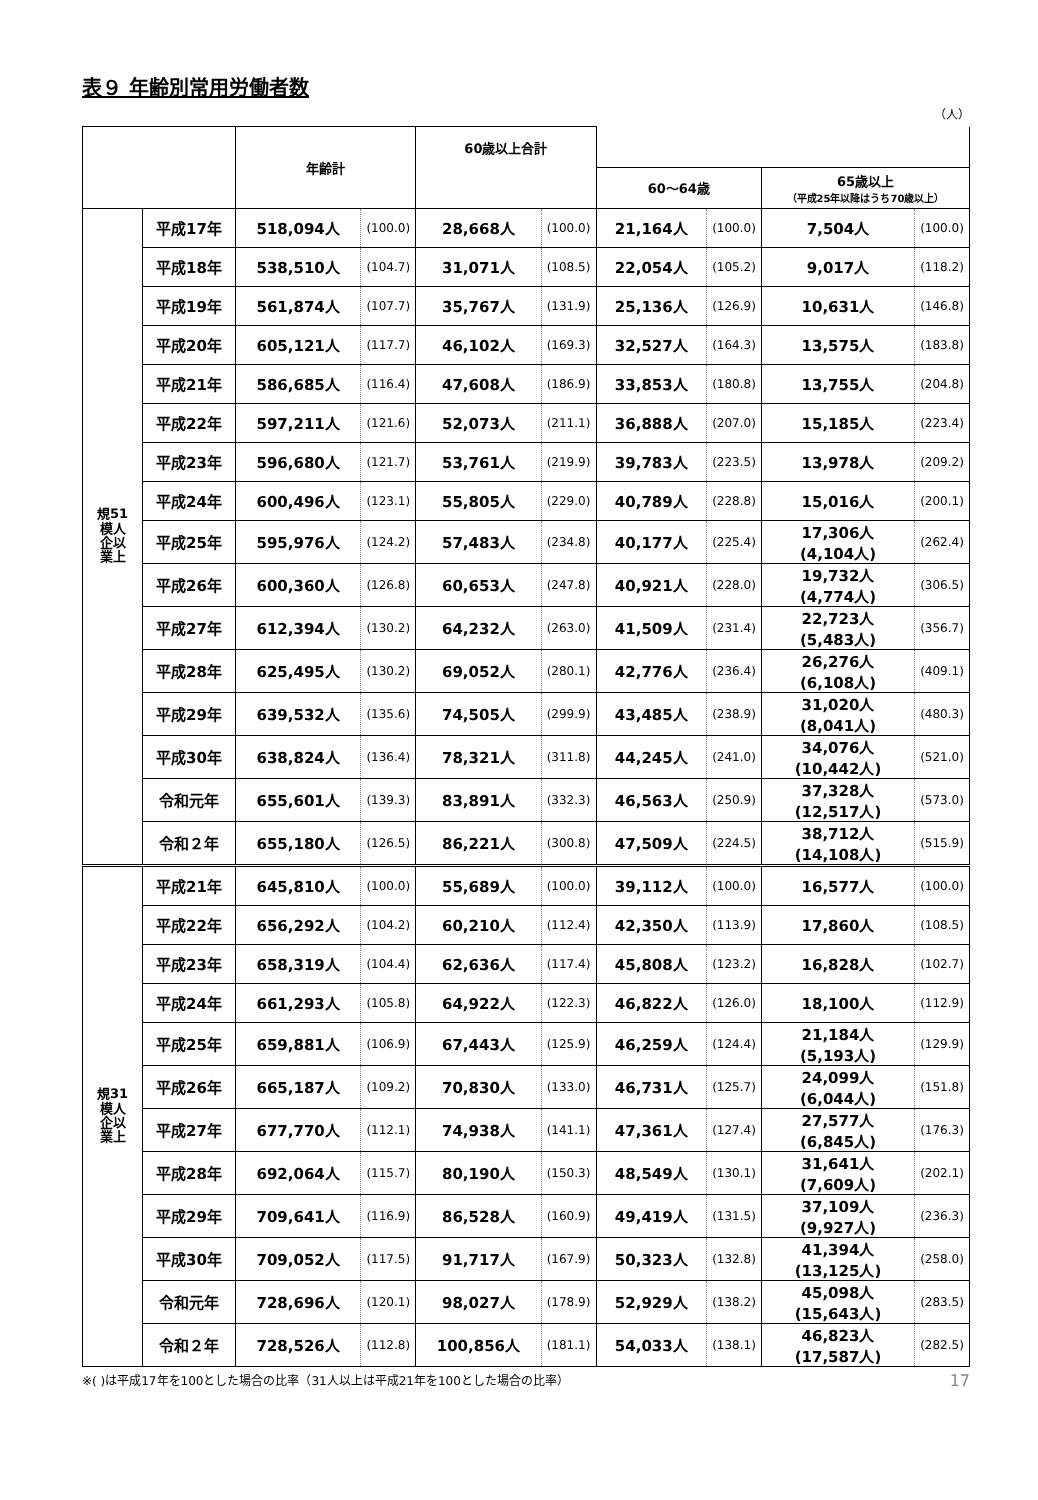表９ 年齢別常用労働者数
（人）
| | | 年齢計 | | 60歳以上合計 | | | | | |
| --- | --- | --- | --- | --- | --- | --- | --- | --- | --- |
| | | | | | | 60～64歳 | | 65歳以上 （平成25年以降はうち70歳以上） | |
| 規51 模人 企以 業上 | 平成17年 | 518,094人 | (100.0) | 28,668人 | (100.0) | 21,164人 | (100.0) | 7,504人 | (100.0) |
| | 平成18年 | 538,510人 | (104.7) | 31,071人 | (108.5) | 22,054人 | (105.2) | 9,017人 | (118.2) |
| | 平成19年 | 561,874人 | (107.7) | 35,767人 | (131.9) | 25,136人 | (126.9) | 10,631人 | (146.8) |
| | 平成20年 | 605,121人 | (117.7) | 46,102人 | (169.3) | 32,527人 | (164.3) | 13,575人 | (183.8) |
| | 平成21年 | 586,685人 | (116.4) | 47,608人 | (186.9) | 33,853人 | (180.8) | 13,755人 | (204.8) |
| | 平成22年 | 597,211人 | (121.6) | 52,073人 | (211.1) | 36,888人 | (207.0) | 15,185人 | (223.4) |
| | 平成23年 | 596,680人 | (121.7) | 53,761人 | (219.9) | 39,783人 | (223.5) | 13,978人 | (209.2) |
| | 平成24年 | 600,496人 | (123.1) | 55,805人 | (229.0) | 40,789人 | (228.8) | 15,016人 | (200.1) |
| | 平成25年 | 595,976人 | (124.2) | 57,483人 | (234.8) | 40,177人 | (225.4) | 17,306人 (4,104人) | (262.4) |
| | 平成26年 | 600,360人 | (126.8) | 60,653人 | (247.8) | 40,921人 | (228.0) | 19,732人 (4,774人) | (306.5) |
| | 平成27年 | 612,394人 | (130.2) | 64,232人 | (263.0) | 41,509人 | (231.4) | 22,723人 (5,483人) | (356.7) |
| | 平成28年 | 625,495人 | (130.2) | 69,052人 | (280.1) | 42,776人 | (236.4) | 26,276人 (6,108人) | (409.1) |
| | 平成29年 | 639,532人 | (135.6) | 74,505人 | (299.9) | 43,485人 | (238.9) | 31,020人 (8,041人) | (480.3) |
| | 平成30年 | 638,824人 | (136.4) | 78,321人 | (311.8) | 44,245人 | (241.0) | 34,076人 (10,442人) | (521.0) |
| | 令和元年 | 655,601人 | (139.3) | 83,891人 | (332.3) | 46,563人 | (250.9) | 37,328人 (12,517人) | (573.0) |
| | 令和２年 | 655,180人 | (126.5) | 86,221人 | (300.8) | 47,509人 | (224.5) | 38,712人 (14,108人) | (515.9) |
| 規31 模人 企以 業上 | 平成21年 | 645,810人 | (100.0) | 55,689人 | (100.0) | 39,112人 | (100.0) | 16,577人 | (100.0) |
| | 平成22年 | 656,292人 | (104.2) | 60,210人 | (112.4) | 42,350人 | (113.9) | 17,860人 | (108.5) |
| | 平成23年 | 658,319人 | (104.4) | 62,636人 | (117.4) | 45,808人 | (123.2) | 16,828人 | (102.7) |
| | 平成24年 | 661,293人 | (105.8) | 64,922人 | (122.3) | 46,822人 | (126.0) | 18,100人 | (112.9) |
| | 平成25年 | 659,881人 | (106.9) | 67,443人 | (125.9) | 46,259人 | (124.4) | 21,184人 (5,193人) | (129.9) |
| | 平成26年 | 665,187人 | (109.2) | 70,830人 | (133.0) | 46,731人 | (125.7) | 24,099人 (6,044人) | (151.8) |
| | 平成27年 | 677,770人 | (112.1) | 74,938人 | (141.1) | 47,361人 | (127.4) | 27,577人 (6,845人) | (176.3) |
| | 平成28年 | 692,064人 | (115.7) | 80,190人 | (150.3) | 48,549人 | (130.1) | 31,641人 (7,609人) | (202.1) |
| | 平成29年 | 709,641人 | (116.9) | 86,528人 | (160.9) | 49,419人 | (131.5) | 37,109人 (9,927人) | (236.3) |
| | 平成30年 | 709,052人 | (117.5) | 91,717人 | (167.9) | 50,323人 | (132.8) | 41,394人 (13,125人) | (258.0) |
| | 令和元年 | 728,696人 | (120.1) | 98,027人 | (178.9) | 52,929人 | (138.2) | 45,098人 (15,643人) | (283.5) |
| | 令和２年 | 728,526人 | (112.8) | 100,856人 | (181.1) | 54,033人 | (138.1) | 46,823人 (17,587人) | (282.5) |
※( )は平成17年を100とした場合の比率（31人以上は平成21年を100とした場合の比率） 17